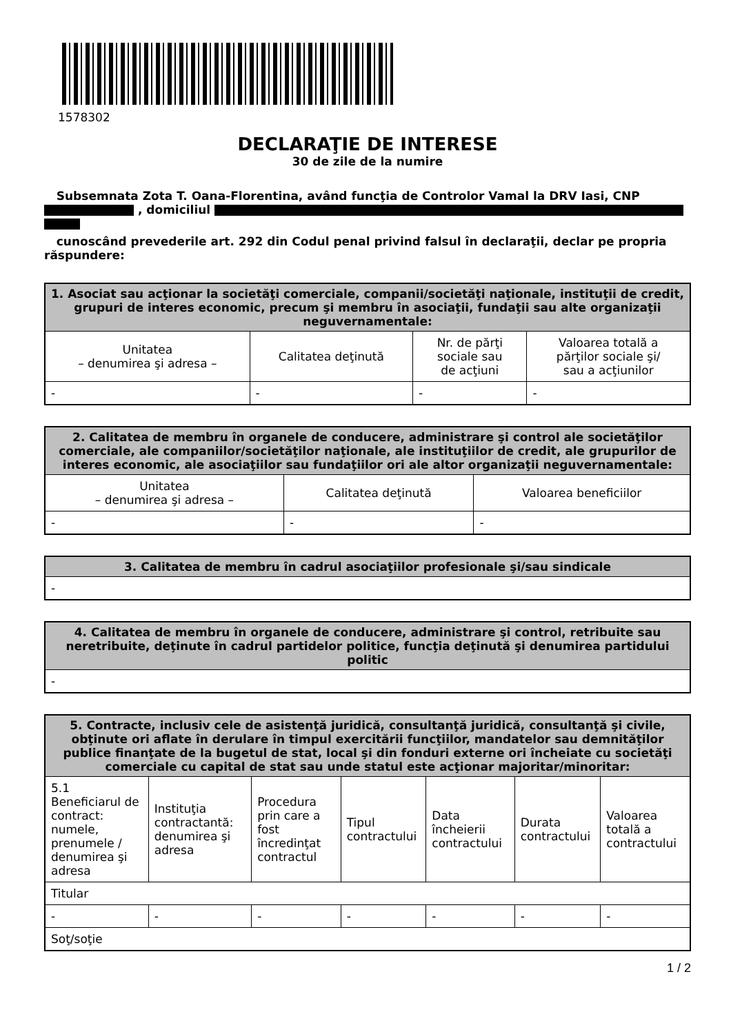1578302
DECLARAŢIE DE INTERESE
30 de zile de la numire
Subsemnata Zota T. Oana-Florentina, având funcţia de Controlor Vamal la DRV Iasi, CNP
, domiciliul
cunoscând prevederile art. 292 din Codul penal privind falsul în declaraţii, declar pe propria răspundere:
| 1. Asociat sau acţionar la societăţi comerciale, companii/societăţi naţionale, instituţii de credit, grupuri de interes economic, precum şi membru în asociaţii, fundaţii sau alte organizaţii neguvernamentale: | | | |
| --- | --- | --- | --- |
| Unitatea – denumirea şi adresa – | Calitatea deţinută | Nr. de părţi sociale sau de acţiuni | Valoarea totală a părţilor sociale şi/ sau a acţiunilor |
| - | - | - | - |
| 2. Calitatea de membru în organele de conducere, administrare şi control ale societăţilor comerciale, ale companiilor/societăţilor naţionale, ale instituţiilor de credit, ale grupurilor de interes economic, ale asociaţiilor sau fundaţiilor ori ale altor organizaţii neguvernamentale: | | |
| --- | --- | --- |
| Unitatea – denumirea şi adresa – | Calitatea deţinută | Valoarea beneficiilor |
| - | - | - |
| 3. Calitatea de membru în cadrul asociaţiilor profesionale şi/sau sindicale |
| --- |
| - |
| 4. Calitatea de membru în organele de conducere, administrare şi control, retribuite sau neretribuite, deţinute în cadrul partidelor politice, funcţia deţinută şi denumirea partidului politic |
| --- |
| - |
| 5. Contracte, inclusiv cele de asistenţă juridică, consultanţă juridică, consultanţă şi civile, obţinute ori aflate în derulare în timpul exercitării funcţiilor, mandatelor sau demnităţilor publice finanţate de la bugetul de stat, local şi din fonduri externe ori încheiate cu societăţi comerciale cu capital de stat sau unde statul este acţionar majoritar/minoritar: | | | | | | |
| --- | --- | --- | --- | --- | --- | --- |
| 5.1 Beneficiarul de contract: numele, prenumele / denumirea şi adresa | Instituţia contractantă: denumirea şi adresa | Procedura prin care a fost încredinţat contractul | Tipul contractului | Data încheierii contractului | Durata contractului | Valoarea totală a contractului |
| Titular | | | | | | |
| - | - | - | - | - | - | - |
| Soţ/soţie | | | | | | |
1 / 2